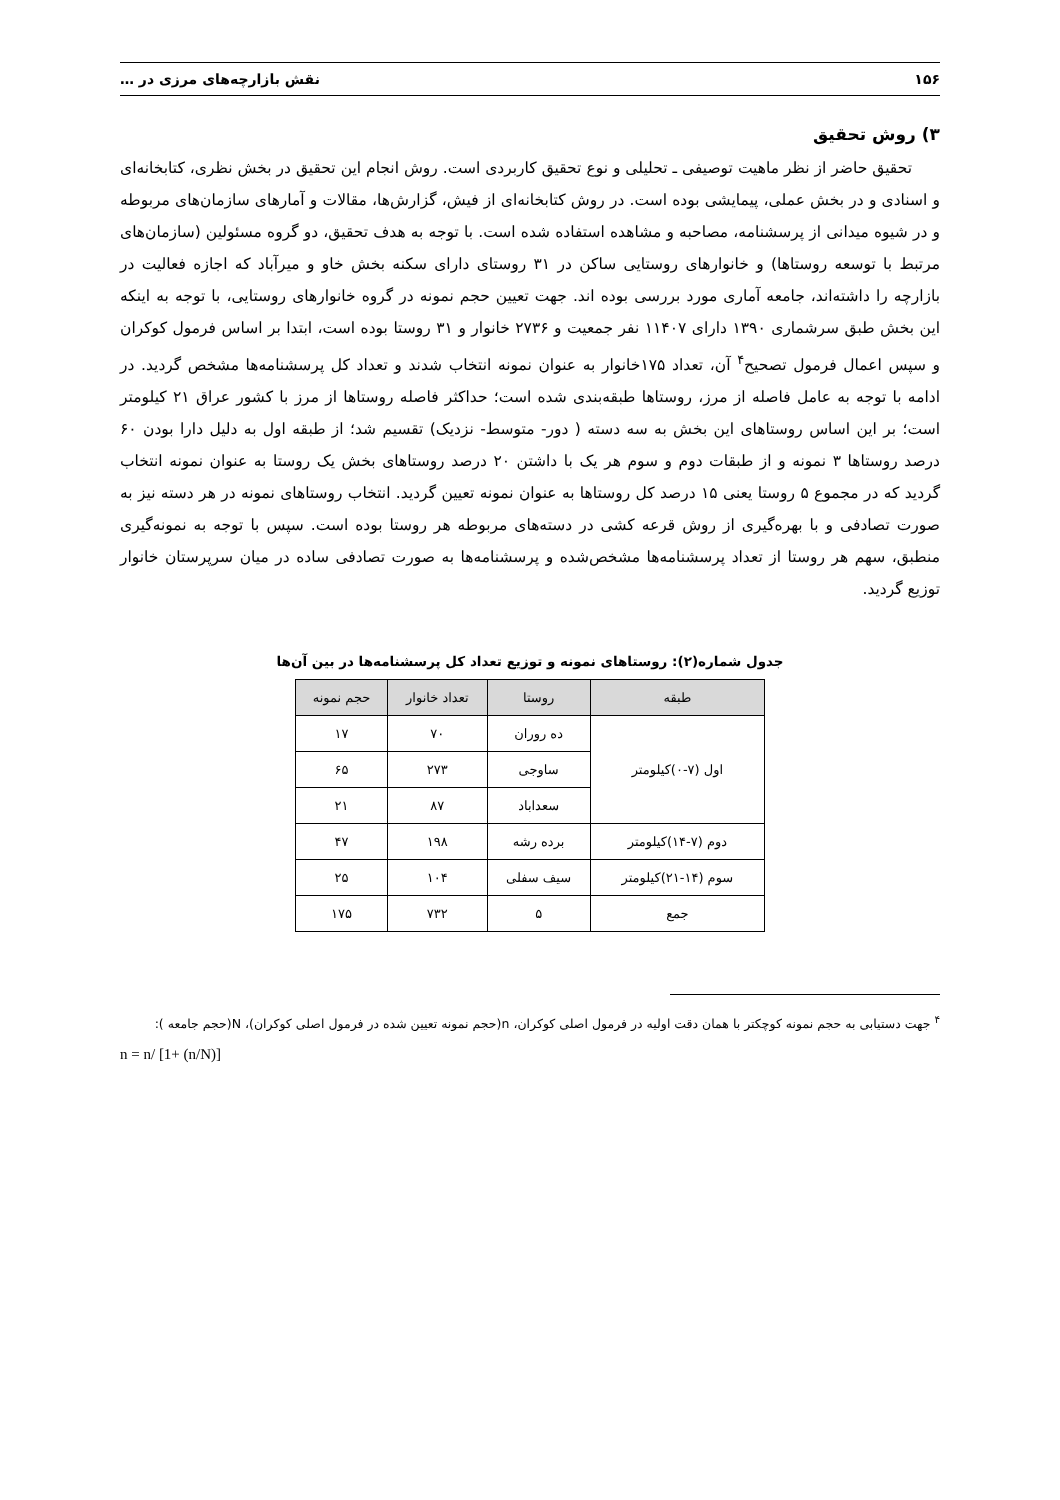۱۵۶ نقش بازارچه‌های مرزی در …
۳) روش تحقیق
تحقیق حاضر از نظر ماهیت توصیفی ـ تحلیلی و نوع تحقیق کاربردی است. روش انجام این تحقیق در بخش نظری، کتابخانه‌ای و اسنادی و در بخش عملی، پیمایشی بوده است. در روش کتابخانه‌ای از فیش، گزارش‌ها، مقالات و آمارهای سازمان‌های مربوطه و در شیوه میدانی از پرسشنامه، مصاحبه و مشاهده استفاده شده است. با توجه به هدف تحقیق، دو گروه مسئولین (سازمان‌های مرتبط با توسعه روستاها) و خانوارهای روستایی ساکن در ۳۱ روستای دارای سکنه بخش خاو و میرآباد که اجازه فعالیت در بازارچه را داشته‌اند، جامعه آماری مورد بررسی بوده اند. جهت تعیین حجم نمونه در گروه خانوارهای روستایی، با توجه به اینکه این بخش طبق سرشماری ۱۳۹۰ دارای ۱۱۴۰۷ نفر جمعیت و ۲۷۳۶ خانوار و ۳۱ روستا بوده است، ابتدا بر اساس فرمول کوکران و سپس اعمال فرمول تصحیح<sup>۴</sup> آن، تعداد ۱۷۵خانوار به عنوان نمونه انتخاب شدند و تعداد کل پرسشنامه‌ها مشخص گردید. در ادامه با توجه به عامل فاصله از مرز، روستاها طبقه‌بندی شده است؛ حداکثر فاصله روستاها از مرز با کشور عراق ۲۱ کیلومتر است؛ بر این اساس روستاهای این بخش به سه دسته ( دور- متوسط- نزدیک) تقسیم شد؛ از طبقه اول به دلیل دارا بودن ۶۰ درصد روستاها ۳ نمونه و از طبقات دوم و سوم هر یک با داشتن ۲۰ درصد روستاهای بخش یک روستا به عنوان نمونه انتخاب گردید که در مجموع ۵ روستا یعنی ۱۵ درصد کل روستاها به عنوان نمونه تعیین گردید. انتخاب روستاهای نمونه در هر دسته نیز به صورت تصادفی و با بهره‌گیری از روش قرعه کشی در دسته‌های مربوطه هر روستا بوده است. سپس با توجه به نمونه‌گیری منطبق، سهم هر روستا از تعداد پرسشنامه‌ها مشخص‌شده و پرسشنامه‌ها به صورت تصادفی ساده در میان سرپرستان خانوار توزیع گردید.
جدول شماره(۲): روستاهای نمونه و توزیع تعداد کل پرسشنامه‌ها در بین آن‌ها
| طبقه | روستا | تعداد خانوار | حجم نمونه |
| --- | --- | --- | --- |
| اول (۷-۰)کیلومتر | ده روران | ۷۰ | ۱۷ |
| | ساوجی | ۲۷۳ | ۶۵ |
| | سعداباد | ۸۷ | ۲۱ |
| دوم (۷-۱۴)کیلومتر | برده رشه | ۱۹۸ | ۴۷ |
| سوم (۱۴-۲۱)کیلومتر | سیف سفلی | ۱۰۴ | ۲۵ |
| جمع | ۵ | ۷۳۲ | ۱۷۵ |
<sup>۴</sup> جهت دستیابی به حجم نمونه کوچکتر با همان دقت اولیه در فرمول اصلی کوکران، n(حجم نمونه تعیین شده در فرمول اصلی کوکران)، N(حجم جامعه ):
n = n/ [1+ (n/N)]